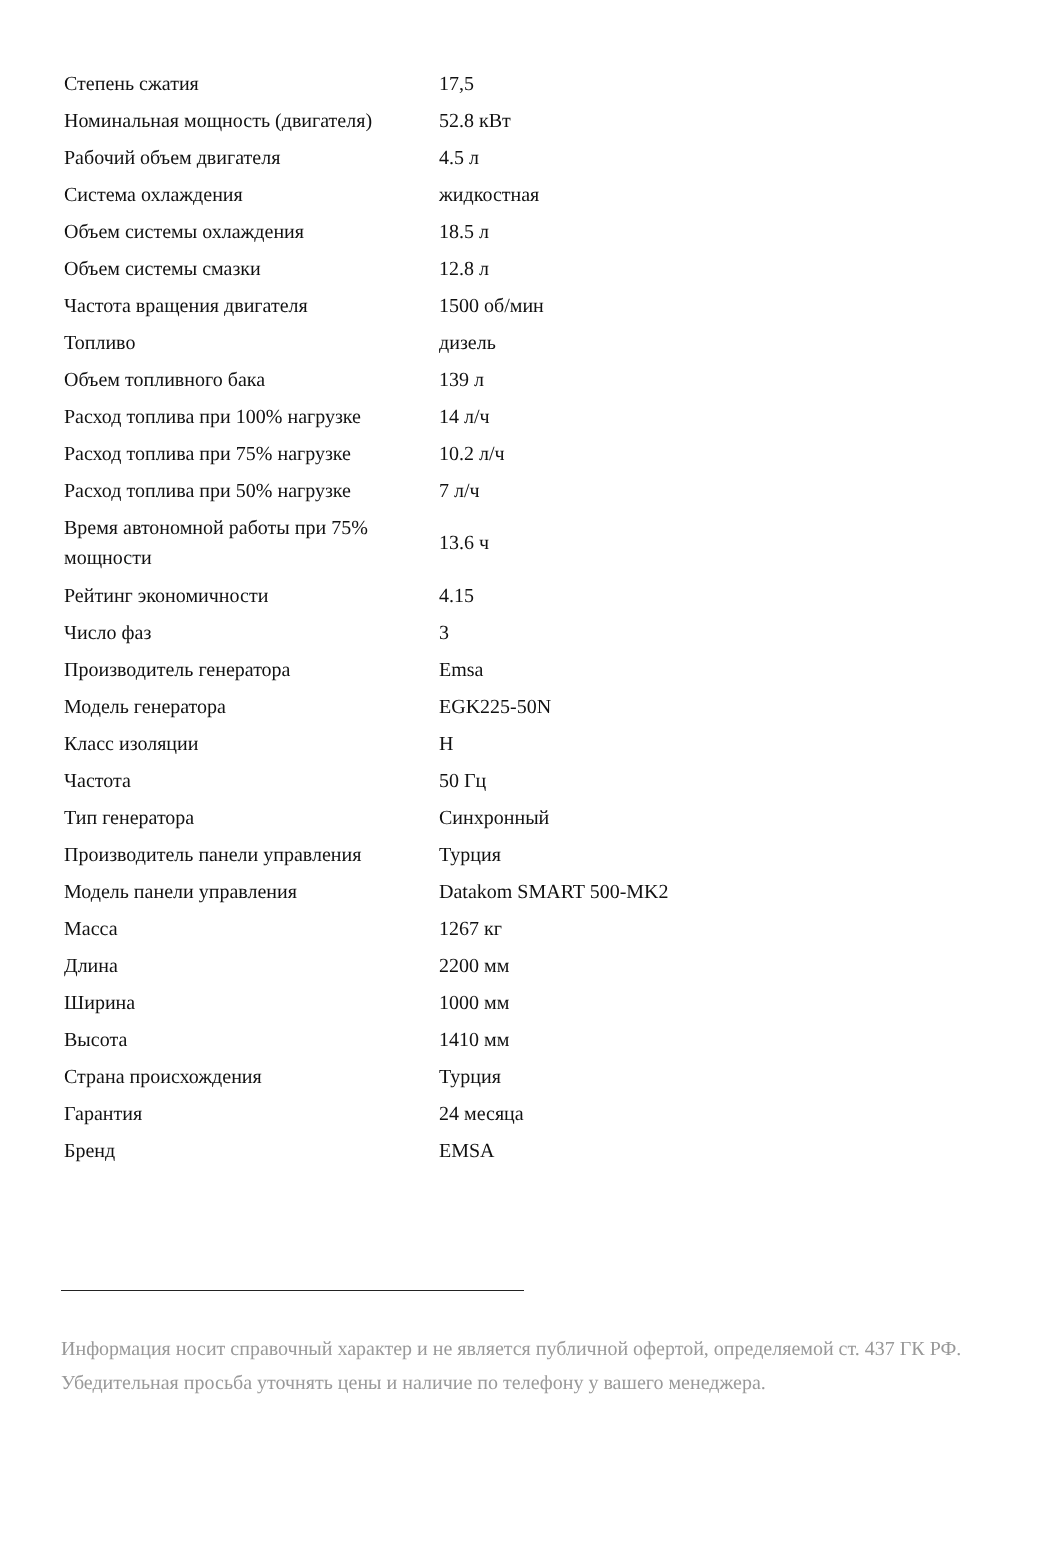| Степень сжатия | 17,5 |
| Номинальная мощность (двигателя) | 52.8 кВт |
| Рабочий объем двигателя | 4.5 л |
| Система охлаждения | жидкостная |
| Объем системы охлаждения | 18.5 л |
| Объем системы смазки | 12.8 л |
| Частота вращения двигателя | 1500 об/мин |
| Топливо | дизель |
| Объем топливного бака | 139 л |
| Расход топлива при 100% нагрузке | 14 л/ч |
| Расход топлива при 75% нагрузке | 10.2 л/ч |
| Расход топлива при 50% нагрузке | 7 л/ч |
| Время автономной работы при 75% мощности | 13.6 ч |
| Рейтинг экономичности | 4.15 |
| Число фаз | 3 |
| Производитель генератора | Emsa |
| Модель генератора | EGK225-50N |
| Класс изоляции | H |
| Частота | 50 Гц |
| Тип генератора | Синхронный |
| Производитель панели управления | Турция |
| Модель панели управления | Datakom SMART 500-MK2 |
| Масса | 1267 кг |
| Длина | 2200 мм |
| Ширина | 1000 мм |
| Высота | 1410 мм |
| Страна происхождения | Турция |
| Гарантия | 24 месяца |
| Бренд | EMSA |
Информация носит справочный характер и не является публичной офертой, определяемой ст. 437 ГК РФ. Убедительная просьба уточнять цены и наличие по телефону у вашего менеджера.